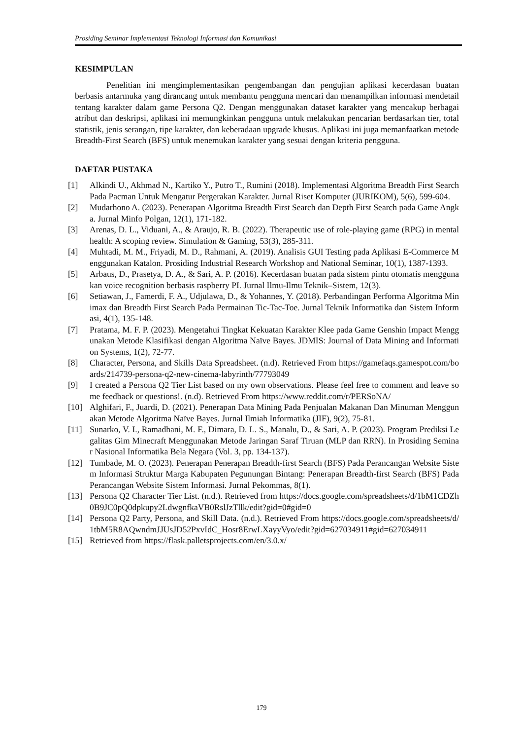Prosiding Seminar Implementasi Teknologi Informasi dan Komunikasi
KESIMPULAN
Penelitian ini mengimplementasikan pengembangan dan pengujian aplikasi kecerdasan buatan berbasis antarmuka yang dirancang untuk membantu pengguna mencari dan menampilkan informasi mendetail tentang karakter dalam game Persona Q2. Dengan menggunakan dataset karakter yang mencakup berbagai atribut dan deskripsi, aplikasi ini memungkinkan pengguna untuk melakukan pencarian berdasarkan tier, total statistik, jenis serangan, tipe karakter, dan keberadaan upgrade khusus. Aplikasi ini juga memanfaatkan metode Breadth-First Search (BFS) untuk menemukan karakter yang sesuai dengan kriteria pengguna.
DAFTAR PUSTAKA
[1] Alkindi U., Akhmad N., Kartiko Y., Putro T., Rumini (2018). Implementasi Algoritma Breadth First Search Pada Pacman Untuk Mengatur Pergerakan Karakter. Jurnal Riset Komputer (JURIKOM), 5(6), 599-604.
[2] Mudarhono A. (2023). Penerapan Algoritma Breadth First Search dan Depth First Search pada Game Angka. Jurnal Minfo Polgan, 12(1), 171-182.
[3] Arenas, D. L., Viduani, A., & Araujo, R. B. (2022). Therapeutic use of role-playing game (RPG) in mental health: A scoping review. Simulation & Gaming, 53(3), 285-311.
[4] Muhtadi, M. M., Friyadi, M. D., Rahmani, A. (2019). Analisis GUI Testing pada Aplikasi E-Commerce Menggunakan Katalon. Prosiding Industrial Research Workshop and National Seminar, 10(1), 1387-1393.
[5] Arbaus, D., Prasetya, D. A., & Sari, A. P. (2016). Kecerdasan buatan pada sistem pintu otomatis menggunakan voice recognition berbasis raspberry PI. Jurnal Ilmu-Ilmu Teknik–Sistem, 12(3).
[6] Setiawan, J., Famerdi, F. A., Udjulawa, D., & Yohannes, Y. (2018). Perbandingan Performa Algoritma Minimax dan Breadth First Search Pada Permainan Tic-Tac-Toe. Jurnal Teknik Informatika dan Sistem Informasi, 4(1), 135-148.
[7] Pratama, M. F. P. (2023). Mengetahui Tingkat Kekuatan Karakter Klee pada Game Genshin Impact Menggunakan Metode Klasifikasi dengan Algoritma Naïve Bayes. JDMIS: Journal of Data Mining and Information Systems, 1(2), 72-77.
[8] Character, Persona, and Skills Data Spreadsheet. (n.d). Retrieved From https://gamefaqs.gamespot.com/boards/214739-persona-q2-new-cinema-labyrinth/77793049
[9] I created a Persona Q2 Tier List based on my own observations. Please feel free to comment and leave some feedback or questions!. (n.d). Retrieved From https://www.reddit.com/r/PERSoNA/
[10] Alghifari, F., Juardi, D. (2021). Penerapan Data Mining Pada Penjualan Makanan Dan Minuman Menggunakan Metode Algoritma Naïve Bayes. Jurnal Ilmiah Informatika (JIF), 9(2), 75-81.
[11] Sunarko, V. I., Ramadhani, M. F., Dimara, D. L. S., Manalu, D., & Sari, A. P. (2023). Program Prediksi Legalitas Gim Minecraft Menggunakan Metode Jaringan Saraf Tiruan (MLP dan RRN). In Prosiding Seminar Nasional Informatika Bela Negara (Vol. 3, pp. 134-137).
[12] Tumbade, M. O. (2023). Penerapan Penerapan Breadth-first Search (BFS) Pada Perancangan Website Sistem Informasi Struktur Marga Kabupaten Pegunungan Bintang: Penerapan Breadth-first Search (BFS) Pada Perancangan Website Sistem Informasi. Jurnal Pekommas, 8(1).
[13] Persona Q2 Character Tier List. (n.d.). Retrieved from https://docs.google.com/spreadsheets/d/1bM1CDZh0B9JC0pQ0dpkupy2LdwgnfkaVB0RslJzTllk/edit?gid=0#gid=0
[14] Persona Q2 Party, Persona, and Skill Data. (n.d.). Retrieved From https://docs.google.com/spreadsheets/d/1tbM5R8AQwndmJJUsJD52PxvIdC_Hosr8ErwLXayyVyo/edit?gid=627034911#gid=627034911
[15] Retrieved from https://flask.palletsprojects.com/en/3.0.x/
179